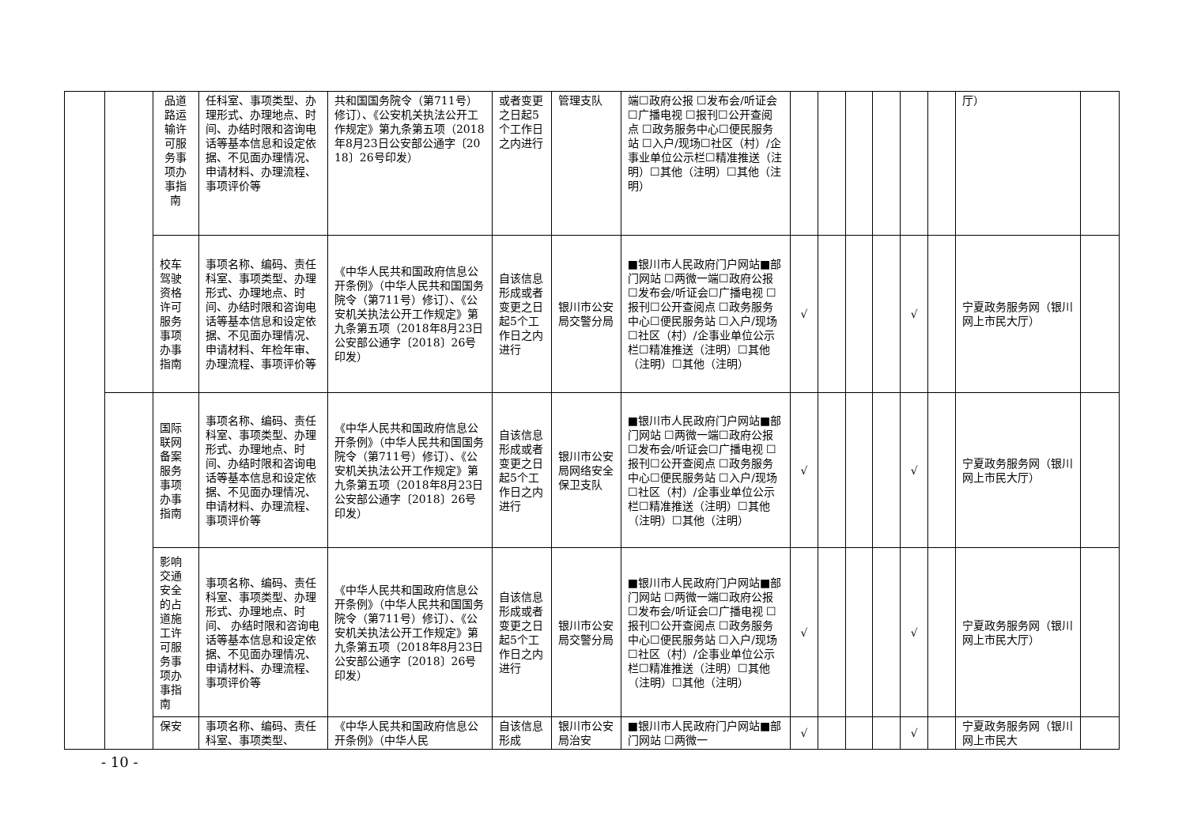| | | 品道路运输许可服务事项办事指南 | 任科室、事项类型、办理形式、办理地点、时间、办结时限和咨询电话等基本信息和设定依据、不见面办理情况、申请材料、办理流程、事项评价等 | 共和国国务院令（第711号）修订）、《公安机关执法公开工作规定》第九条第五项（2018年8月23日公安部公通字〔2018〕26号印发） | 或者变更之日起5个工作日之内进行 | 管理支队 | 端☐政府公报 ☐发布会/听证会☐广播电视 ☐报刊☐公开查阅点 ☐政务服务中心☐便民服务站 ☐入户/现场☐社区（村）/企事业单位公示栏☐精准推送（注明）☐其他（注明）☐其他（注明） | | | | | | | 厅） | |
| | | 校车驾驶资格许可服务事项办事指南 | 事项名称、编码、责任科室、事项类型、办理形式、办理地点、时间、办结时限和咨询电话等基本信息和设定依据、不见面办理情况、申请材料、年检年审、办理流程、事项评价等 | 《中华人民共和国政府信息公开条例》（中华人民共和国国务院令（第711号）修订）、《公安机关执法公开工作规定》第九条第五项（2018年8月23日公安部公通字〔2018〕26号印发） | 自该信息形成或者变更之日起5个工作日之内进行 | 银川市公安局交警分局 | ■银川市人民政府门户网站■部门网站 ☐两微一端☐政府公报 ☐发布会/听证会☐广播电视 ☐报刊☐公开查阅点 ☐政务服务中心☐便民服务站 ☐入户/现场☐社区（村）/企事业单位公示栏☐精准推送（注明）☐其他（注明）☐其他（注明） | √ | | | | √ | | 宁夏政务服务网（银川网上市民大厅） | |
| | | 国际联网备案服务事项办事指南 | 事项名称、编码、责任科室、事项类型、办理形式、办理地点、时间、办结时限和咨询电话等基本信息和设定依据、不见面办理情况、申请材料、办理流程、事项评价等 | 《中华人民共和国政府信息公开条例》（中华人民共和国国务院令（第711号）修订）、《公安机关执法公开工作规定》第九条第五项（2018年8月23日公安部公通字〔2018〕26号印发） | 自该信息形成或者变更之日起5个工作日之内进行 | 银川市公安局网络安全保卫支队 | ■银川市人民政府门户网站■部门网站 ☐两微一端☐政府公报 ☐发布会/听证会☐广播电视 ☐报刊☐公开查阅点 ☐政务服务中心☐便民服务站 ☐入户/现场☐社区（村）/企事业单位公示栏☐精准推送（注明）☐其他（注明）☐其他（注明） | √ | | | | √ | | 宁夏政务服务网（银川网上市民大厅） | |
| | | 影响交通安全的占道施工许可服务事项办事指南 | 事项名称、编码、责任科室、事项类型、办理形式、办理地点、时间、 办结时限和咨询电话等基本信息和设定依据、不见面办理情况、申请材料、办理流程、事项评价等 | 《中华人民共和国政府信息公开条例》（中华人民共和国国务院令（第711号）修订）、《公安机关执法公开工作规定》第九条第五项（2018年8月23日公安部公通字〔2018〕26号印发） | 自该信息形成或者变更之日起5个工作日之内进行 | 银川市公安局交警分局 | ■银川市人民政府门户网站■部门网站 ☐两微一端☐政府公报 ☐发布会/听证会☐广播电视 ☐报刊☐公开查阅点 ☐政务服务中心☐便民服务站 ☐入户/现场☐社区（村）/企事业单位公示栏☐精准推送（注明）☐其他（注明）☐其他（注明） | √ | | | | √ | | 宁夏政务服务网（银川网上市民大厅） | |
| | | 保安 | 事项名称、编码、责任科室、事项类型、 | 《中华人民共和国政府信息公开条例》（中华人民 | 自该信息形成 | 银川市公安局治安 | ■银川市人民政府门户网站■部门网站 ☐两微一 | √ | | | | √ | | 宁夏政务服务网（银川网上市民大 | |
- 10 -